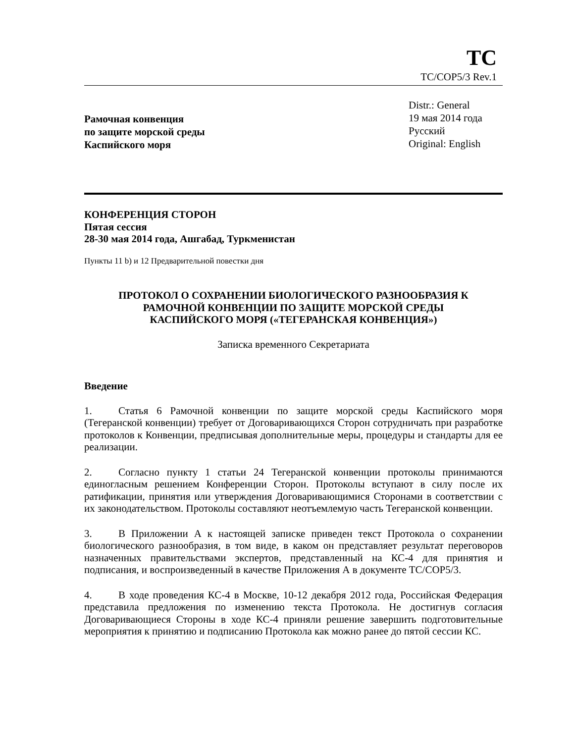TC
TC/COP5/3 Rev.1
Рамочная конвенция
по защите морской среды
Каспийского моря
Distr.: General
19 мая 2014 года
Русский
Original: English
КОНФЕРЕНЦИЯ СТОРОН
Пятая сессия
28-30 мая 2014 года, Ашгабад, Туркменистан
Пункты 11 b) и 12 Предварительной повестки дня
ПРОТОКОЛ О СОХРАНЕНИИ БИОЛОГИЧЕСКОГО РАЗНООБРАЗИЯ К
РАМОЧНОЙ КОНВЕНЦИИ ПО ЗАЩИТЕ МОРСКОЙ СРЕДЫ
КАСПИЙСКОГО МОРЯ («ТЕГЕРАНСКАЯ КОНВЕНЦИЯ»)
Записка временного Секретариата
Введение
1. Статья 6 Рамочной конвенции по защите морской среды Каспийского моря (Тегеранской конвенции) требует от Договаривающихся Сторон сотрудничать при разработке протоколов к Конвенции, предписывая дополнительные меры, процедуры и стандарты для ее реализации.
2. Согласно пункту 1 статьи 24 Тегеранской конвенции протоколы принимаются единогласным решением Конференции Сторон. Протоколы вступают в силу после их ратификации, принятия или утверждения Договаривающимися Сторонами в соответствии с их законодательством. Протоколы составляют неотъемлемую часть Тегеранской конвенции.
3. В Приложении А к настоящей записке приведен текст Протокола о сохранении биологического разнообразия, в том виде, в каком он представляет результат переговоров назначенных правительствами экспертов, представленный на КС-4 для принятия и подписания, и воспроизведенный в качестве Приложения А в документе TC/COP5/3.
4. В ходе проведения КС-4 в Москве, 10-12 декабря 2012 года, Российская Федерация представила предложения по изменению текста Протокола. Не достигнув согласия Договаривающиеся Стороны в ходе КС-4 приняли решение завершить подготовительные мероприятия к принятию и подписанию Протокола как можно ранее до пятой сессии КС.